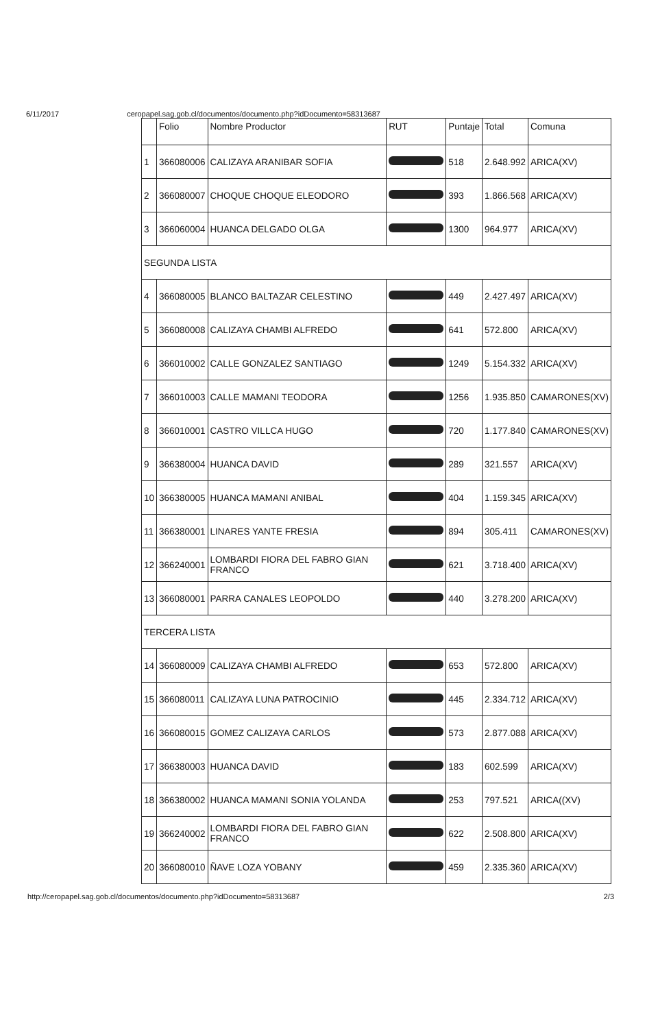6/11/2017 ceropapel.sag.gob.cl/documentos/documento.php?idDocumento=58313687
| | Folio | Nombre Productor | RUT | Puntaje | Total | Comuna |
| --- | --- | --- | --- | --- | --- | --- |
| 1 | 366080006 | CALIZAYA ARANIBAR SOFIA | | 518 | 2.648.992 | ARICA(XV) |
| 2 | 366080007 | CHOQUE CHOQUE ELEODORO | | 393 | 1.866.568 | ARICA(XV) |
| 3 | 366060004 | HUANCA DELGADO OLGA | | 1300 | 964.977 | ARICA(XV) |
| SEGUNDA LISTA | | | | | | |
| 4 | 366080005 | BLANCO BALTAZAR CELESTINO | | 449 | 2.427.497 | ARICA(XV) |
| 5 | 366080008 | CALIZAYA CHAMBI ALFREDO | | 641 | 572.800 | ARICA(XV) |
| 6 | 366010002 | CALLE GONZALEZ SANTIAGO | | 1249 | 5.154.332 | ARICA(XV) |
| 7 | 366010003 | CALLE MAMANI TEODORA | | 1256 | 1.935.850 | CAMARONES(XV) |
| 8 | 366010001 | CASTRO VILLCA HUGO | | 720 | 1.177.840 | CAMARONES(XV) |
| 9 | 366380004 | HUANCA DAVID | | 289 | 321.557 | ARICA(XV) |
| 10 | 366380005 | HUANCA MAMANI ANIBAL | | 404 | 1.159.345 | ARICA(XV) |
| 11 | 366380001 | LINARES YANTE FRESIA | | 894 | 305.411 | CAMARONES(XV) |
| 12 | 366240001 | LOMBARDI FIORA DEL FABRO GIAN FRANCO | | 621 | 3.718.400 | ARICA(XV) |
| 13 | 366080001 | PARRA CANALES LEOPOLDO | | 440 | 3.278.200 | ARICA(XV) |
| TERCERA LISTA | | | | | | |
| 14 | 366080009 | CALIZAYA CHAMBI ALFREDO | | 653 | 572.800 | ARICA(XV) |
| 15 | 366080011 | CALIZAYA LUNA PATROCINIO | | 445 | 2.334.712 | ARICA(XV) |
| 16 | 366080015 | GOMEZ CALIZAYA CARLOS | | 573 | 2.877.088 | ARICA(XV) |
| 17 | 366380003 | HUANCA DAVID | | 183 | 602.599 | ARICA(XV) |
| 18 | 366380002 | HUANCA MAMANI SONIA YOLANDA | | 253 | 797.521 | ARICA((XV) |
| 19 | 366240002 | LOMBARDI FIORA DEL FABRO GIAN FRANCO | | 622 | 2.508.800 | ARICA(XV) |
| 20 | 366080010 | ÑAVE LOZA YOBANY | | 459 | 2.335.360 | ARICA(XV) |
http://ceropapel.sag.gob.cl/documentos/documento.php?idDocumento=58313687 2/3